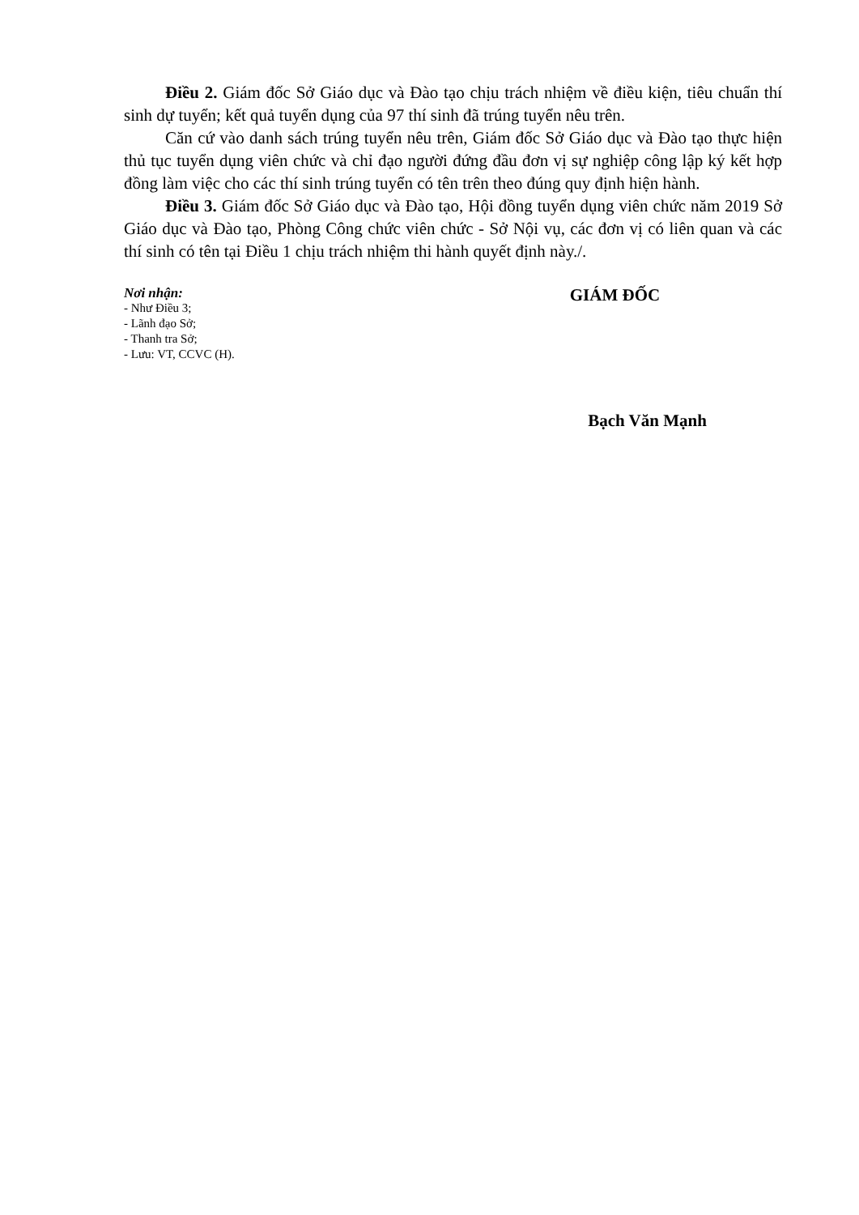Điều 2. Giám đốc Sở Giáo dục và Đào tạo chịu trách nhiệm về điều kiện, tiêu chuẩn thí sinh dự tuyển; kết quả tuyển dụng của 97 thí sinh đã trúng tuyển nêu trên.
Căn cứ vào danh sách trúng tuyển nêu trên, Giám đốc Sở Giáo dục và Đào tạo thực hiện thủ tục tuyển dụng viên chức và chỉ đạo người đứng đầu đơn vị sự nghiệp công lập ký kết hợp đồng làm việc cho các thí sinh trúng tuyển có tên trên theo đúng quy định hiện hành.
Điều 3. Giám đốc Sở Giáo dục và Đào tạo, Hội đồng tuyển dụng viên chức năm 2019 Sở Giáo dục và Đào tạo, Phòng Công chức viên chức - Sở Nội vụ, các đơn vị có liên quan và các thí sinh có tên tại Điều 1 chịu trách nhiệm thi hành quyết định này./.
Nơi nhận:
- Như Điều 3;
- Lãnh đạo Sở;
- Thanh tra Sở;
- Lưu: VT, CCVC (H).
GIÁM ĐỐC
Bạch Văn Mạnh